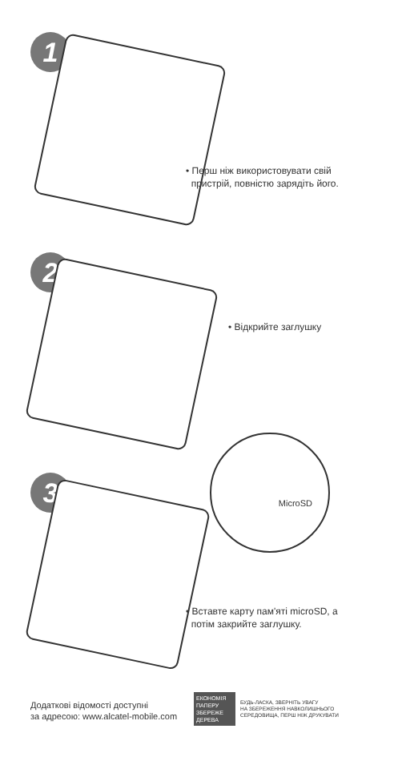1
• Перш ніж використовувати свій
пристрій, повністю зарядіть його.
2
• Відкрийте заглушку
3
MicroSD
• Вставте карту пам'яті microSD, а
потім закрийте заглушку.
Додаткові відомості доступні
за адресою: www.alcatel-mobile.com
ЕКОНОМІЯ ПАПЕРУ ЗБЕРЕЖЕ ДЕРЕВА
БУДЬ-ЛАСКА, ЗВЕРНІТЬ УВАГУ
НА ЗБЕРЕЖЕННЯ НАВКОЛИШНЬОГО
СЕРЕДОВИЩА, ПЕРШ НІЖ ДРУКУВАТИ